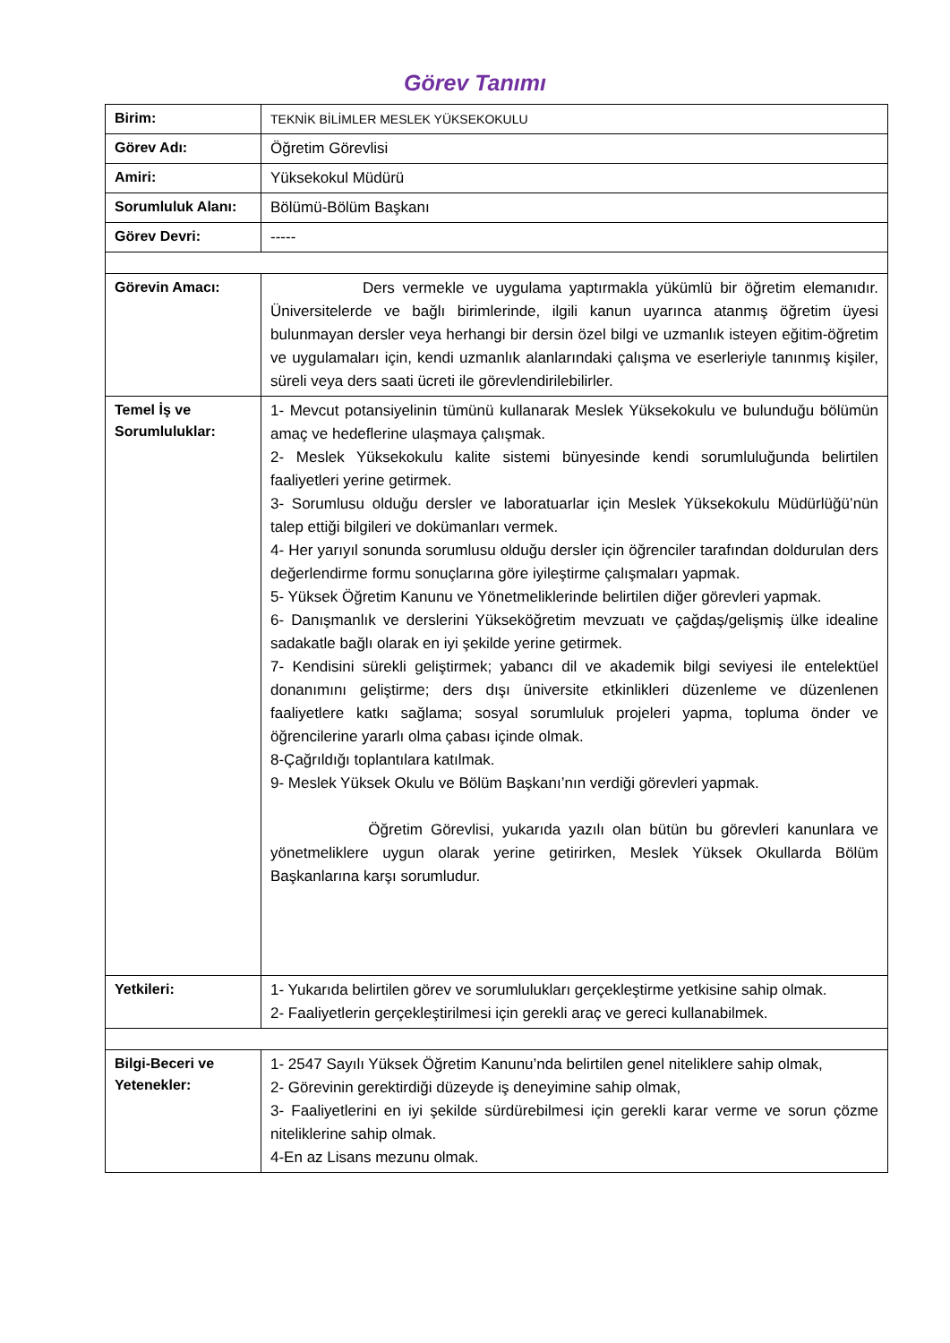Görev Tanımı
| Birim: | TEKNİK BİLİMLER MESLEK YÜKSEKOKULU |
| Görev Adı: | Öğretim Görevlisi |
| Amiri: | Yüksekokul Müdürü |
| Sorumluluk Alanı: | Bölümü-Bölüm Başkanı |
| Görev Devri: | ----- |
| Görevin Amacı: | Ders vermekle ve uygulama yaptırmakla yükümlü bir öğretim elemanıdır. Üniversitelerde ve bağlı birimlerinde, ilgili kanun uyarınca atanmış öğretim üyesi bulunmayan dersler veya herhangi bir dersin özel bilgi ve uzmanlık isteyen eğitim-öğretim ve uygulamaları için, kendi uzmanlık alanlarındaki çalışma ve eserleriyle tanınmış kişiler, süreli veya ders saati ücreti ile görevlendirilebilirler. |
| Temel İş ve Sorumluluklar: | 1- Mevcut potansiyelinin tümünü kullanarak Meslek Yüksekokulu ve bulunduğu bölümün amaç ve hedeflerine ulaşmaya çalışmak. 2- Meslek Yüksekokulu kalite sistemi bünyesinde kendi sorumluluğunda belirtilen faaliyetleri yerine getirmek. 3- Sorumlusu olduğu dersler ve laboratuarlar için Meslek Yüksekokulu Müdürlüğü’nün talep ettiği bilgileri ve dokümanları vermek. 4- Her yarıyıl sonunda sorumlusu olduğu dersler için öğrenciler tarafından doldurulan ders değerlendirme formu sonuçlarına göre iyileştirme çalışmaları yapmak. 5- Yüksek Öğretim Kanunu ve Yönetmeliklerinde belirtilen diğer görevleri yapmak. 6- Danışmanlık ve derslerini Yükseköğretim mevzuatı ve çağdaş/gelişmiş ülke idealine sadakatle bağlı olarak en iyi şekilde yerine getirmek. 7- Kendisini sürekli geliştirmek; yabancı dil ve akademik bilgi seviyesi ile entelektüel donanımını geliştirme; ders dışı üniversite etkinlikleri düzenleme ve düzenlenen faaliyetlere katkı sağlama; sosyal sorumluluk projeleri yapma, topluma önder ve öğrencilerine yararlı olma çabası içinde olmak. 8-Çağrıldığı toplantılara katılmak. 9- Meslek Yüksek Okulu ve Bölüm Başkanı’nın verdiği görevleri yapmak. Öğretim Görevlisi, yukarıda yazılı olan bütün bu görevleri kanunlara ve yönetmeliklere uygun olarak yerine getirirken, Meslek Yüksek Okullarda Bölüm Başkanlarına karşı sorumludur. |
| Yetkileri: | 1- Yukarıda belirtilen görev ve sorumlulukları gerçekleştirme yetkisine sahip olmak. 2- Faaliyetlerin gerçekleştirilmesi için gerekli araç ve gereci kullanabilmek. |
| Bilgi-Beceri ve Yetenekler: | 1- 2547 Sayılı Yüksek Öğretim Kanunu’nda belirtilen genel niteliklere sahip olmak, 2- Görevinin gerektirdiği düzeyde iş deneyimine sahip olmak, 3- Faaliyetlerini en iyi şekilde sürdürebilmesi için gerekli karar verme ve sorun çözme niteliklerine sahip olmak. 4-En az Lisans mezunu olmak. |